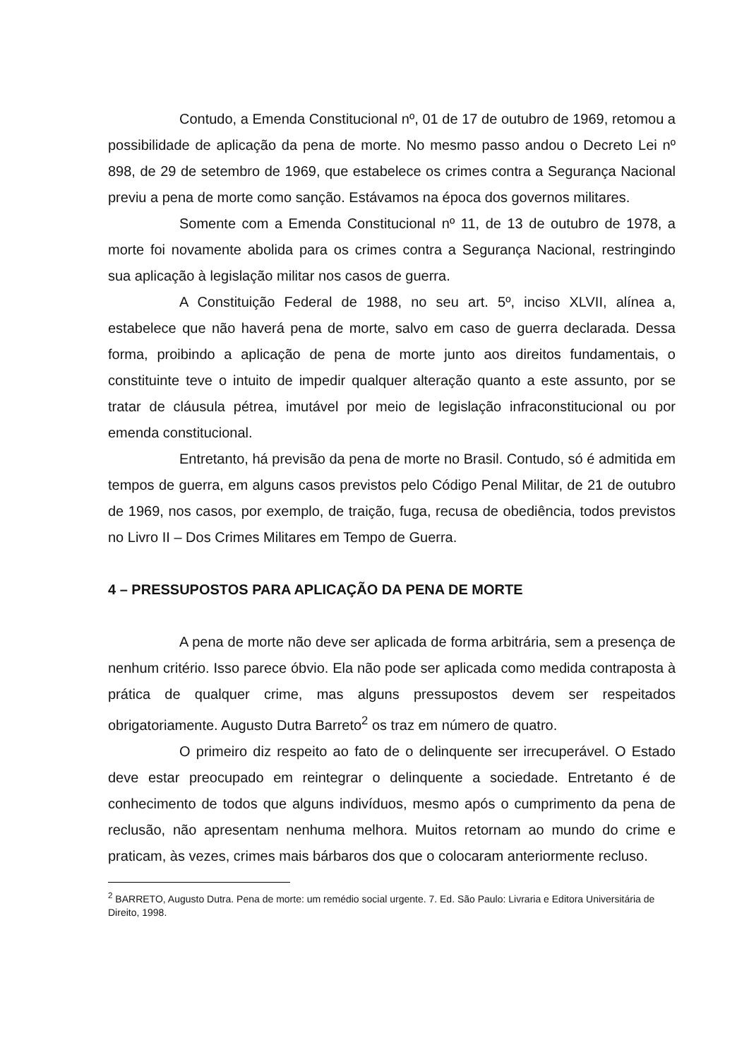Contudo, a Emenda Constitucional nº, 01 de 17 de outubro de 1969, retomou a possibilidade de aplicação da pena de morte. No mesmo passo andou o Decreto Lei nº 898, de 29 de setembro de 1969, que estabelece os crimes contra a Segurança Nacional previu a pena de morte como sanção. Estávamos na época dos governos militares.
Somente com a Emenda Constitucional nº 11, de 13 de outubro de 1978, a morte foi novamente abolida para os crimes contra a Segurança Nacional, restringindo sua aplicação à legislação militar nos casos de guerra.
A Constituição Federal de 1988, no seu art. 5º, inciso XLVII, alínea a, estabelece que não haverá pena de morte, salvo em caso de guerra declarada. Dessa forma, proibindo a aplicação de pena de morte junto aos direitos fundamentais, o constituinte teve o intuito de impedir qualquer alteração quanto a este assunto, por se tratar de cláusula pétrea, imutável por meio de legislação infraconstitucional ou por emenda constitucional.
Entretanto, há previsão da pena de morte no Brasil. Contudo, só é admitida em tempos de guerra, em alguns casos previstos pelo Código Penal Militar, de 21 de outubro de 1969, nos casos, por exemplo, de traição, fuga, recusa de obediência, todos previstos no Livro II – Dos Crimes Militares em Tempo de Guerra.
4 – PRESSUPOSTOS PARA APLICAÇÃO DA PENA DE MORTE
A pena de morte não deve ser aplicada de forma arbitrária, sem a presença de nenhum critério. Isso parece óbvio. Ela não pode ser aplicada como medida contraposta à prática de qualquer crime, mas alguns pressupostos devem ser respeitados obrigatoriamente. Augusto Dutra Barreto<sup>2</sup> os traz em número de quatro.
O primeiro diz respeito ao fato de o delinquente ser irrecuperável. O Estado deve estar preocupado em reintegrar o delinquente a sociedade. Entretanto é de conhecimento de todos que alguns indivíduos, mesmo após o cumprimento da pena de reclusão, não apresentam nenhuma melhora. Muitos retornam ao mundo do crime e praticam, às vezes, crimes mais bárbaros dos que o colocaram anteriormente recluso.
<sup>2</sup> BARRETO, Augusto Dutra. Pena de morte: um remédio social urgente. 7. Ed. São Paulo: Livraria e Editora Universitária de Direito, 1998.